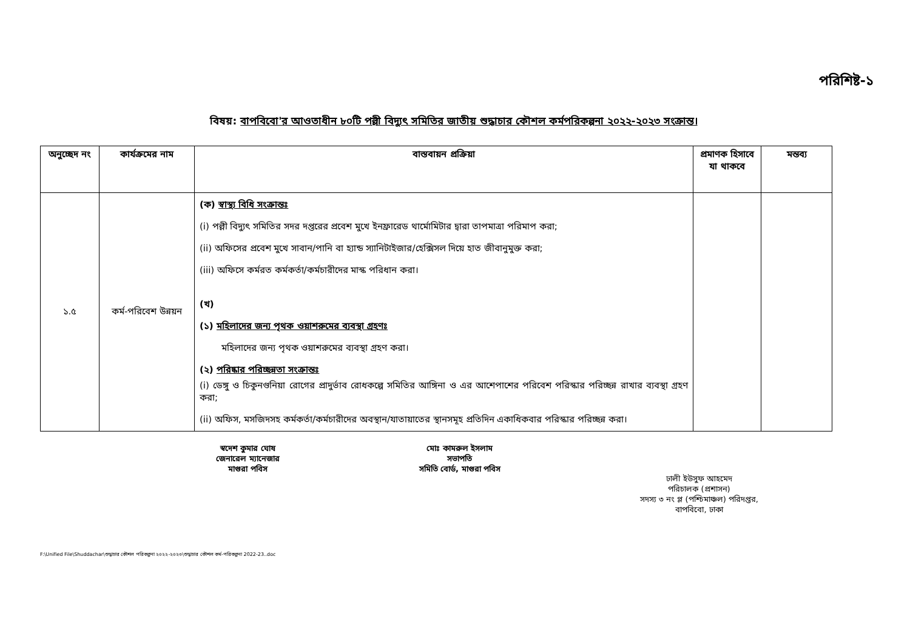পরিশিষ্ট-১
বিষয়: বাপবিবো'র আওতাধীন ৮০টি পল্লী বিদ্যুৎ সমিতির জাতীয় শুদ্ধাচার কৌশল কর্মপরিকল্পনা ২০২২-২০২৩ সংক্রান্ত।
| অনুচ্ছেদ নং | কার্যক্রমের নাম | বাস্তবায়ন প্রক্রিয়া | প্রমাণক হিসাবে যা থাকবে | মন্তব্য |
| --- | --- | --- | --- | --- |
| ১.৫ | কর্ম-পরিবেশ উন্নয়ন | (ক) স্বাস্থ্য বিধি সংক্রান্তঃ (i) পল্লী বিদ্যুৎ সমিতির সদর দপ্তরের প্রবেশ মুখে ইনফ্রারেড থার্মোমিটার দ্বারা তাপমাত্রা পরিমাপ করা; (ii) অফিসের প্রবেশ মুখে সাবান/পানি বা হ্যান্ড স্যানিটাইজার/হেক্সিসল দিয়ে হাত জীবানুমুক্ত করা; (iii) অফিসে কর্মরত কর্মকর্তা/কর্মচারীদের মাস্ক পরিধান করা। (খ) (১) মহিলাদের জন্য পৃথক ওয়াশরুমের ব্যবস্থা গ্রহণঃ মহিলাদের জন্য পৃথক ওয়াশরুমের ব্যবস্থা গ্রহণ করা। (২) পরিষ্কার পরিচ্ছন্নতা সংক্রান্তঃ (i) ডেঙ্গু ও চিকুনগুনিয়া রোগের প্রাদুর্ভাব রোধকল্পে সমিতির আঙ্গিনা ও এর আশেপাশের পরিবেশ পরিস্কার পরিচ্ছন্ন রাখার ব্যবস্থা গ্রহণ করা; (ii) অফিস, মসজিদসহ কর্মকর্তা/কর্মচারীদের অবস্থান/যাতায়াতের স্থানসমূহ প্রতিদিন একাধিকবার পরিস্কার পরিচ্ছন্ন করা। | | |
স্বদেশ কুমার ঘোষ
জেনারেল ম্যানেজার
মাগুরা পবিস
মোঃ কামরুল ইসলাম
সভাপতি
সমিতি বোর্ড, মাগুরা পবিস
ঢালী ইউসুফ আহমেদ
পরিচালক (প্রশাসন)
সদস্য ৩ নং প্ল (পশ্চিমাঞ্চল) পরিদপ্তর,
বাপবিবো, ঢাকা
F:\Unified File\Shuddachar\শুদ্ধাচার কৌশল পরিকল্পনা ২০২২-২০২৩\শুদ্ধাচার কৌশল কর্ম-পরিকল্পনা 2022-23..doc